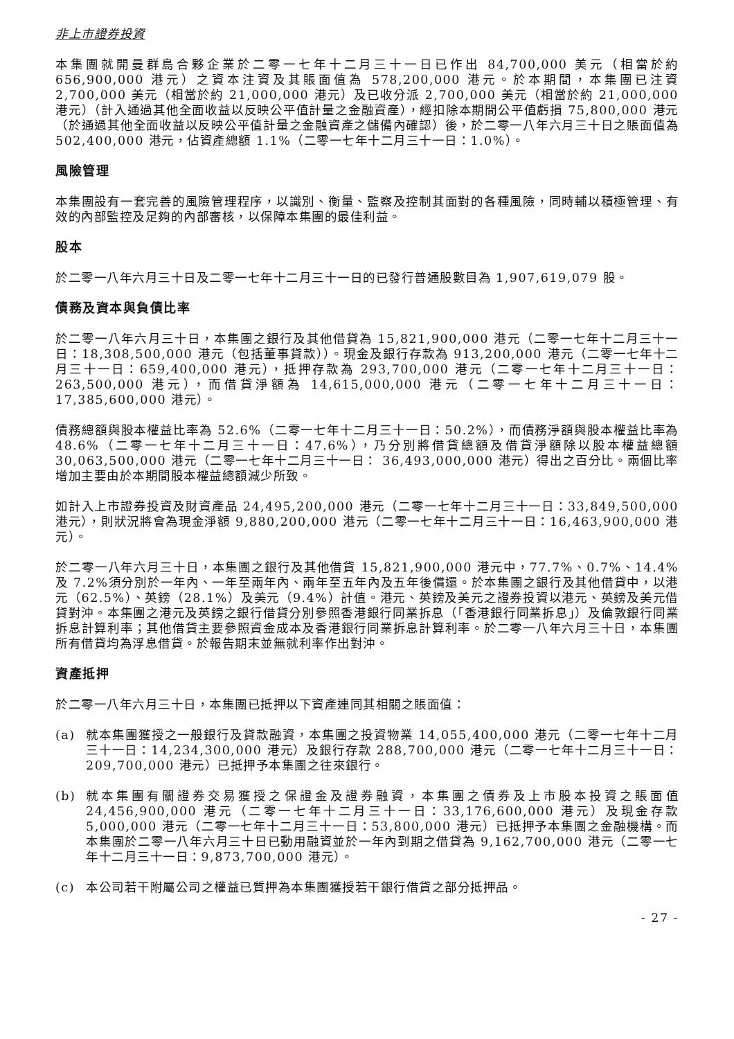非上市證券投資
本集團就開曼群島合夥企業於二零一七年十二月三十一日已作出 84,700,000 美元（相當於約 656,900,000 港元）之資本注資及其賬面值為 578,200,000 港元。於本期間，本集團已注資 2,700,000 美元（相當於約 21,000,000 港元）及已收分派 2,700,000 美元（相當於約 21,000,000 港元）（計入通過其他全面收益以反映公平值計量之金融資產），經扣除本期間公平值虧損 75,800,000 港元（於通過其他全面收益以反映公平值計量之金融資產之儲備內確認）後，於二零一八年六月三十日之賬面值為 502,400,000 港元，佔資產總額 1.1%（二零一七年十二月三十一日：1.0%）。
風險管理
本集團設有一套完善的風險管理程序，以識別、衡量、監察及控制其面對的各種風險，同時輔以積極管理、有效的內部監控及足夠的內部審核，以保障本集團的最佳利益。
股本
於二零一八年六月三十日及二零一七年十二月三十一日的已發行普通股數目為 1,907,619,079 股。
債務及資本與負債比率
於二零一八年六月三十日，本集團之銀行及其他借貸為 15,821,900,000 港元（二零一七年十二月三十一日：18,308,500,000 港元（包括董事貸款））。現金及銀行存款為 913,200,000 港元（二零一七年十二月三十一日：659,400,000 港元），抵押存款為 293,700,000 港元（二零一七年十二月三十一日：263,500,000 港元），而借貸淨額為 14,615,000,000 港元（二零一七年十二月三十一日：17,385,600,000 港元）。
債務總額與股本權益比率為 52.6%（二零一七年十二月三十一日：50.2%），而債務淨額與股本權益比率為 48.6%（二零一七年十二月三十一日：47.6%），乃分別將借貸總額及借貸淨額除以股本權益總額 30,063,500,000 港元（二零一七年十二月三十一日： 36,493,000,000 港元）得出之百分比。兩個比率增加主要由於本期間股本權益總額減少所致。
如計入上市證券投資及財資產品 24,495,200,000 港元（二零一七年十二月三十一日：33,849,500,000 港元），則狀況將會為現金淨額 9,880,200,000 港元（二零一七年十二月三十一日：16,463,900,000 港元）。
於二零一八年六月三十日，本集團之銀行及其他借貸 15,821,900,000 港元中，77.7%、0.7%、14.4%及 7.2%須分別於一年內、一年至兩年內、兩年至五年內及五年後償還。於本集團之銀行及其他借貸中，以港元（62.5%）、英鎊（28.1%）及美元（9.4%）計值。港元、英鎊及美元之證券投資以港元、英鎊及美元借貸對沖。本集團之港元及英鎊之銀行借貸分別參照香港銀行同業拆息（「香港銀行同業拆息」）及倫敦銀行同業拆息計算利率；其他借貸主要參照資金成本及香港銀行同業拆息計算利率。於二零一八年六月三十日，本集團所有借貸均為浮息借貸。於報告期末並無就利率作出對沖。
資產抵押
於二零一八年六月三十日，本集團已抵押以下資產連同其相關之賬面值：
(a) 就本集團獲授之一般銀行及貸款融資，本集團之投資物業 14,055,400,000 港元（二零一七年十二月三十一日：14,234,300,000 港元）及銀行存款 288,700,000 港元（二零一七年十二月三十一日：209,700,000 港元）已抵押予本集團之往來銀行。
(b) 就本集團有關證券交易獲授之保證金及證券融資，本集團之債券及上市股本投資之賬面值 24,456,900,000 港元（二零一七年十二月三十一日：33,176,600,000 港元）及現金存款 5,000,000 港元（二零一七年十二月三十一日：53,800,000 港元）已抵押予本集團之金融機構。而本集團於二零一八年六月三十日已動用融資並於一年內到期之借貸為 9,162,700,000 港元（二零一七年十二月三十一日：9,873,700,000 港元）。
(c) 本公司若干附屬公司之權益已質押為本集團獲授若干銀行借貸之部分抵押品。
- 27 -